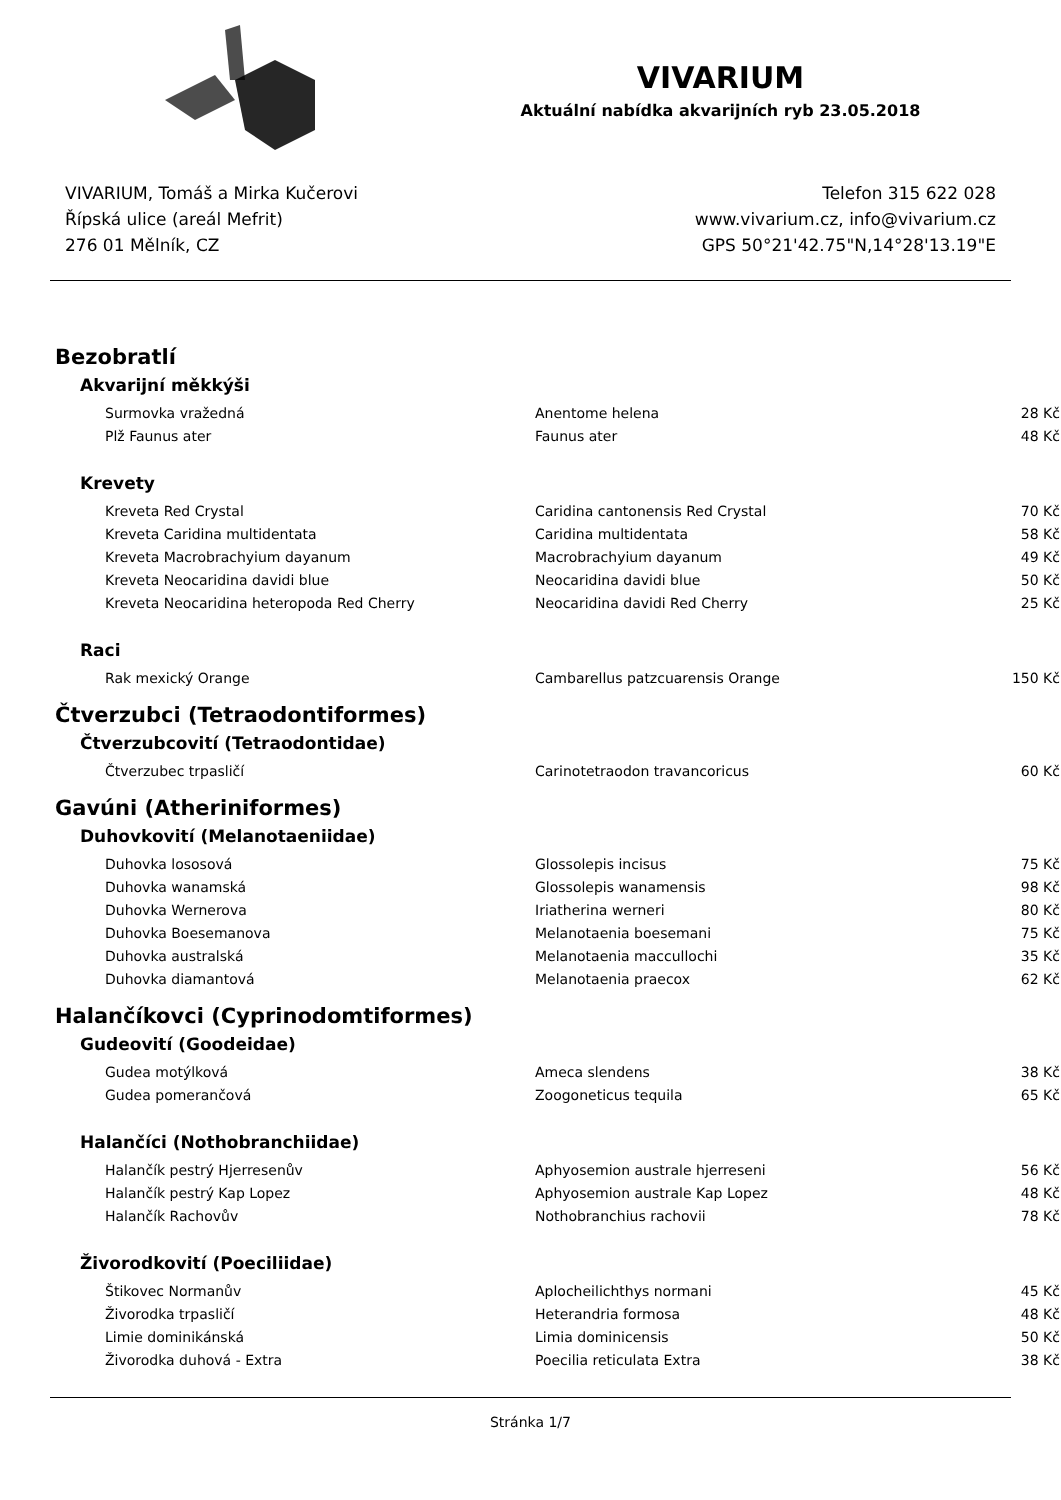VIVARIUM
Aktuální nabídka akvarijních ryb 23.05.2018
VIVARIUM, Tomáš a Mirka Kučerovi
Řípská ulice (areál Mefrit)
276 01 Mělník, CZ
Telefon 315 622 028
www.vivarium.cz, info@vivarium.cz
GPS 50°21'42.75"N,14°28'13.19"E
Bezobratlí
Akvarijní měkkýši
| Surmovka vražedná | Anentome helena | 28 Kč |
| Plž Faunus ater | Faunus ater | 48 Kč |
Krevety
| Kreveta Red Crystal | Caridina cantonensis Red Crystal | 70 Kč |
| Kreveta Caridina multidentata | Caridina multidentata | 58 Kč |
| Kreveta Macrobrachyium dayanum | Macrobrachyium dayanum | 49 Kč |
| Kreveta Neocaridina davidi blue | Neocaridina davidi blue | 50 Kč |
| Kreveta Neocaridina heteropoda Red Cherry | Neocaridina davidi Red Cherry | 25 Kč |
Raci
| Rak mexický Orange | Cambarellus patzcuarensis Orange | 150 Kč |
Čtverzubci (Tetraodontiformes)
Čtverzubcovití (Tetraodontidae)
| Čtverzubec trpasličí | Carinotetraodon travancoricus | 60 Kč |
Gavúni (Atheriniformes)
Duhovkovití (Melanotaeniidae)
| Duhovka lososová | Glossolepis incisus | 75 Kč |
| Duhovka wanamská | Glossolepis wanamensis | 98 Kč |
| Duhovka Wernerova | Iriatherina werneri | 80 Kč |
| Duhovka Boesemanova | Melanotaenia boesemani | 75 Kč |
| Duhovka australská | Melanotaenia maccullochi | 35 Kč |
| Duhovka diamantová | Melanotaenia praecox | 62 Kč |
Halančíkovci (Cyprinodomtiformes)
Gudeovití (Goodeidae)
| Gudea motýlková | Ameca slendens | 38 Kč |
| Gudea pomerančová | Zoogoneticus tequila | 65 Kč |
Halančíci (Nothobranchiidae)
| Halančík pestrý Hjerresenův | Aphyosemion australe hjerreseni | 56 Kč |
| Halančík pestrý Kap Lopez | Aphyosemion australe Kap Lopez | 48 Kč |
| Halančík Rachovův | Nothobranchius rachovii | 78 Kč |
Živorodkovití (Poeciliidae)
| Štikovec Normanův | Aplocheilichthys normani | 45 Kč |
| Živorodka trpasličí | Heterandria formosa | 48 Kč |
| Limie dominikánská | Limia dominicensis | 50 Kč |
| Živorodka duhová - Extra | Poecilia reticulata Extra | 38 Kč |
Stránka 1/7